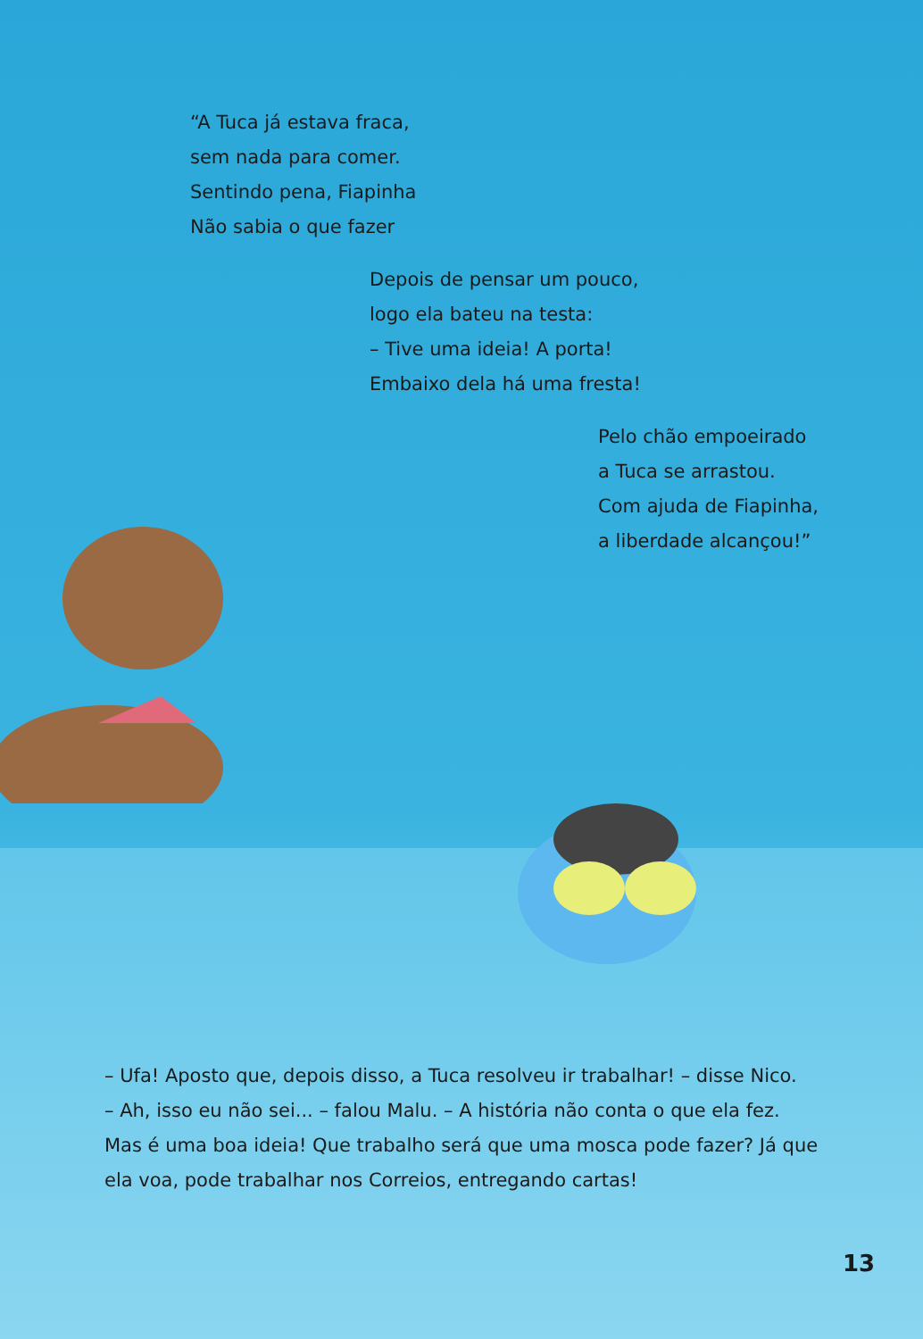“A Tuca já estava fraca,
sem nada para comer.
Sentindo pena, Fiapinha
Não sabia o que fazer
Depois de pensar um pouco,
logo ela bateu na testa:
– Tive uma ideia! A porta!
Embaixo dela há uma fresta!
Pelo chão empoeirado
a Tuca se arrastou.
Com ajuda de Fiapinha,
a liberdade alcançou!”
– Ufa! Aposto que, depois disso, a Tuca resolveu ir trabalhar! – disse Nico.
– Ah, isso eu não sei... – falou Malu. – A história não conta o que ela fez. Mas é uma boa ideia! Que trabalho será que uma mosca pode fazer? Já que ela voa, pode trabalhar nos Correios, entregando cartas!
13